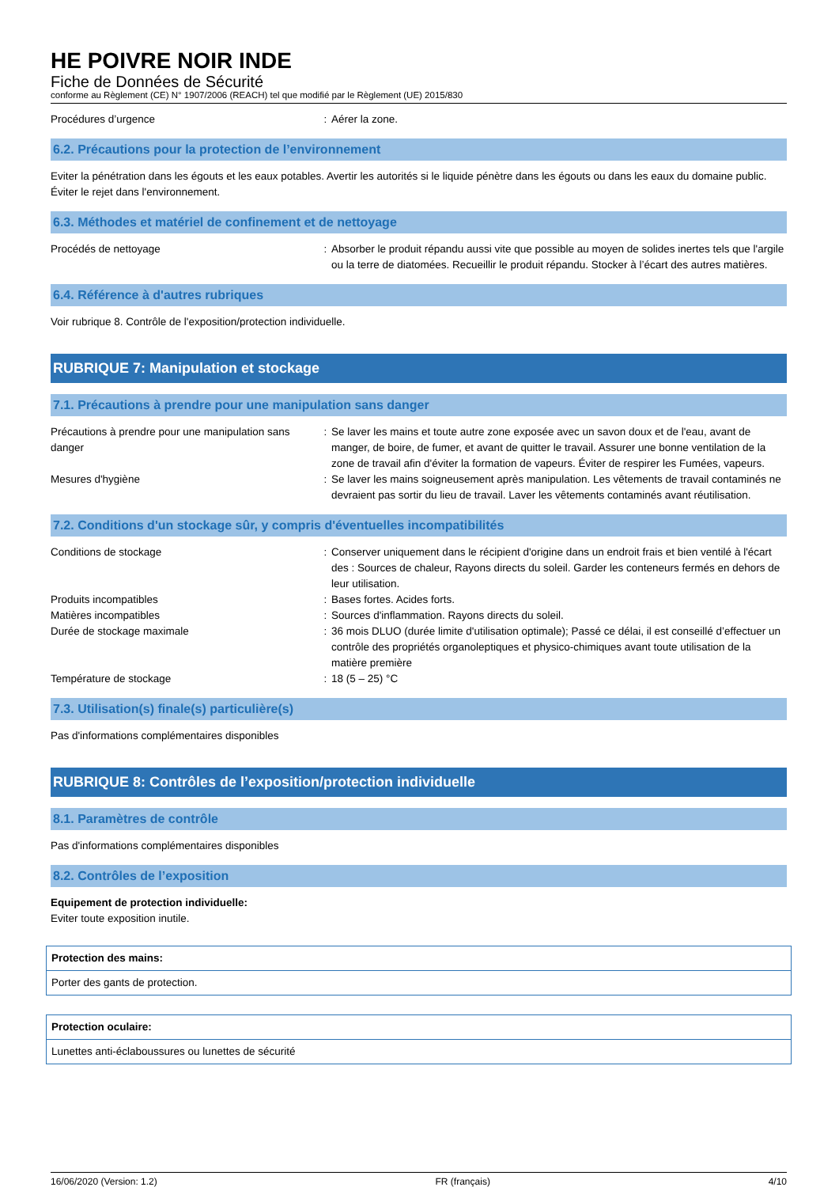HE POIVRE NOIR INDE
Fiche de Données de Sécurité
conforme au Règlement (CE) N° 1907/2006 (REACH) tel que modifié par le Règlement (UE) 2015/830
Procédures d’urgence : Aérer la zone.
6.2. Précautions pour la protection de l’environnement
Eviter la pénétration dans les égouts et les eaux potables. Avertir les autorités si le liquide pénètre dans les égouts ou dans les eaux du domaine public. Éviter le rejet dans l'environnement.
6.3. Méthodes et matériel de confinement et de nettoyage
Procédés de nettoyage : Absorber le produit répandu aussi vite que possible au moyen de solides inertes tels que l'argile ou la terre de diatomées. Recueillir le produit répandu. Stocker à l’écart des autres matières.
6.4. Référence à d'autres rubriques
Voir rubrique 8. Contrôle de l'exposition/protection individuelle.
RUBRIQUE 7: Manipulation et stockage
7.1. Précautions à prendre pour une manipulation sans danger
Précautions à prendre pour une manipulation sans danger
: Se laver les mains et toute autre zone exposée avec un savon doux et de l'eau, avant de manger, de boire, de fumer, et avant de quitter le travail. Assurer une bonne ventilation de la zone de travail afin d'éviter la formation de vapeurs. Éviter de respirer les Fumées, vapeurs.
Mesures d'hygiène : Se laver les mains soigneusement après manipulation. Les vêtements de travail contaminés ne devraient pas sortir du lieu de travail. Laver les vêtements contaminés avant réutilisation.
7.2. Conditions d'un stockage sûr, y compris d'éventuelles incompatibilités
Conditions de stockage : Conserver uniquement dans le récipient d'origine dans un endroit frais et bien ventilé à l'écart des : Sources de chaleur, Rayons directs du soleil. Garder les conteneurs fermés en dehors de leur utilisation.
Produits incompatibles : Bases fortes. Acides forts.
Matières incompatibles : Sources d'inflammation. Rayons directs du soleil.
Durée de stockage maximale : 36 mois DLUO (durée limite d'utilisation optimale); Passé ce délai, il est conseillé d’effectuer un contrôle des propriétés organoleptiques et physico-chimiques avant toute utilisation de la matière première
Température de stockage : 18 (5 – 25) °C
7.3. Utilisation(s) finale(s) particulière(s)
Pas d'informations complémentaires disponibles
RUBRIQUE 8: Contrôles de l’exposition/protection individuelle
8.1. Paramètres de contrôle
Pas d'informations complémentaires disponibles
8.2. Contrôles de l’exposition
Equipement de protection individuelle:
Eviter toute exposition inutile.
Protection des mains:
Porter des gants de protection.
Protection oculaire:
Lunettes anti-éclaboussures ou lunettes de sécurité
16/06/2020 (Version: 1.2) FR (français) 4/10